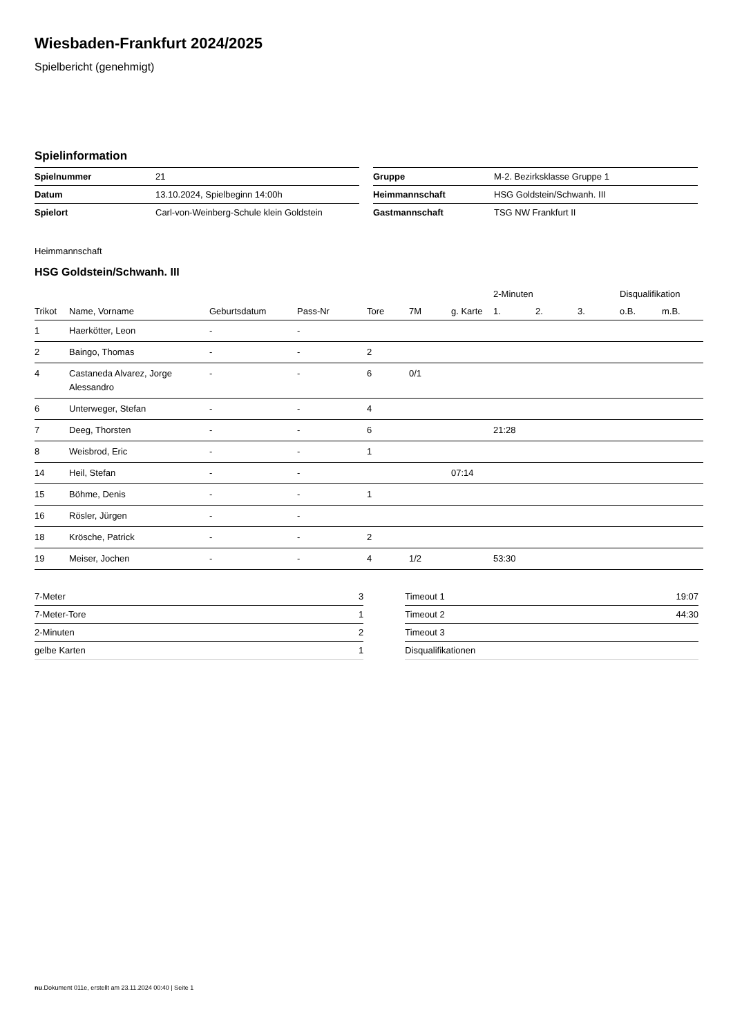Wiesbaden-Frankfurt 2024/2025
Spielbericht (genehmigt)
Spielinformation
| Spielnummer | 21 |
| Datum | 13.10.2024, Spielbeginn 14:00h |
| Spielort | Carl-von-Weinberg-Schule klein Goldstein |
| Gruppe | M-2. Bezirksklasse Gruppe 1 |
| Heimmannschaft | HSG Goldstein/Schwanh. III |
| Gastmannschaft | TSG NW Frankfurt II |
Heimmannschaft
HSG Goldstein/Schwanh. III
| | | | | | | | 2-Minuten | | | Disqualifikation | |
| --- | --- | --- | --- | --- | --- | --- | --- | --- | --- | --- | --- |
| Trikot | Name, Vorname | Geburtsdatum | Pass-Nr | Tore | 7M | g. Karte | 1. | 2. | 3. | o.B. | m.B. |
| 1 | Haerkötter, Leon | - | - | | | | | | | | |
| 2 | Baingo, Thomas | - | - | 2 | | | | | | | |
| 4 | Castaneda Alvarez, Jorge Alessandro | - | - | 6 | 0/1 | | | | | | |
| 6 | Unterweger, Stefan | - | - | 4 | | | | | | | |
| 7 | Deeg, Thorsten | - | - | 6 | | | 21:28 | | | | |
| 8 | Weisbrod, Eric | - | - | 1 | | | | | | | |
| 14 | Heil, Stefan | - | - | | | 07:14 | | | | | |
| 15 | Böhme, Denis | - | - | 1 | | | | | | | |
| 16 | Rösler, Jürgen | - | - | | | | | | | | |
| 18 | Krösche, Patrick | - | - | 2 | | | | | | | |
| 19 | Meiser, Jochen | - | - | 4 | 1/2 | | 53:30 | | | | |
| 7-Meter | 3 |
| 7-Meter-Tore | 1 |
| 2-Minuten | 2 |
| gelbe Karten | 1 |
| Timeout 1 | 19:07 |
| Timeout 2 | 44:30 |
| Timeout 3 | |
| Disqualifikationen | |
nu.Dokument 011e, erstellt am 23.11.2024 00:40 | Seite 1